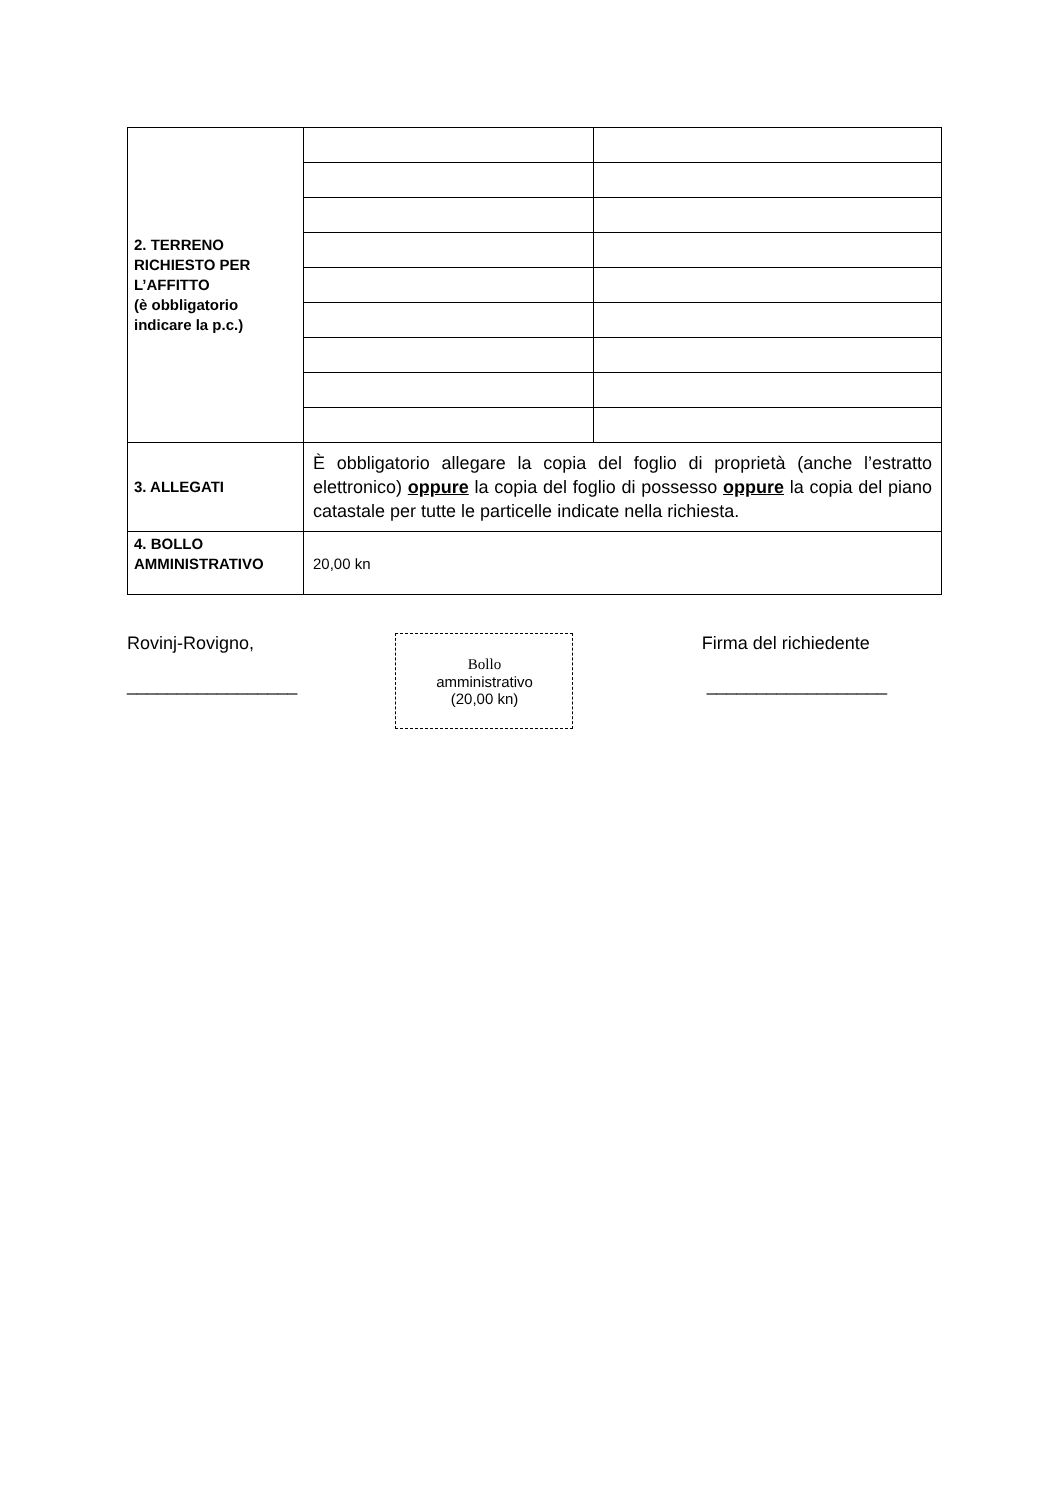| 2. TERRENO RICHIESTO PER L’AFFITTO (è obbligatorio indicare la p.c.) | | |
| 3. ALLEGATI | È obbligatorio allegare la copia del foglio di proprietà (anche l’estratto elettronico) oppure la copia del foglio di possesso oppure la copia del piano catastale per tutte le particelle indicate nella richiesta. | |
| 4. BOLLO AMMINISTRATIVO | 20,00 kn | |
Rovinj-Rovigno,
_________________
Bollo
amministrativo
(20,00 kn)
Firma del richiedente
__________________